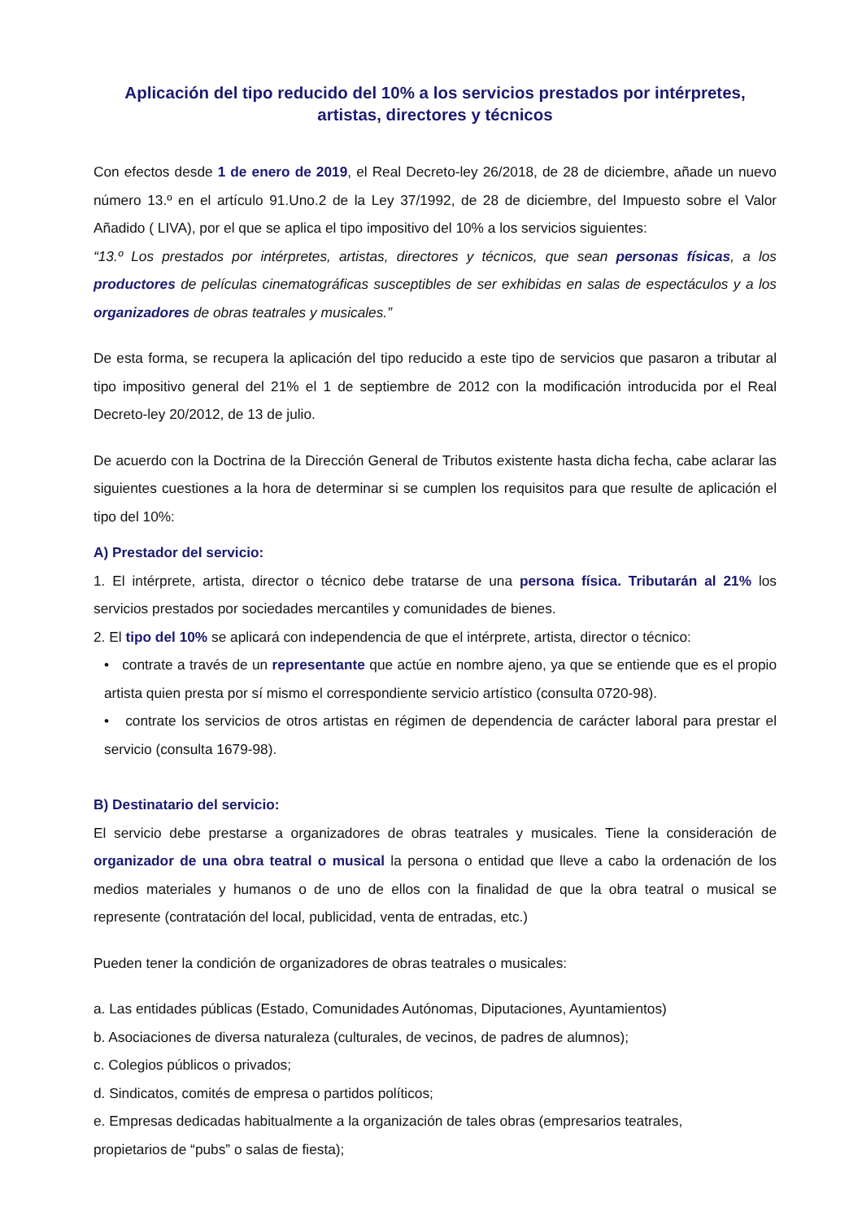Aplicación del tipo reducido del 10% a los servicios prestados por intérpretes, artistas, directores y técnicos
Con efectos desde 1 de enero de 2019, el Real Decreto-ley 26/2018, de 28 de diciembre, añade un nuevo número 13.º en el artículo 91.Uno.2 de la Ley 37/1992, de 28 de diciembre, del Impuesto sobre el Valor Añadido ( LIVA), por el que se aplica el tipo impositivo del 10% a los servicios siguientes:
“13.º Los prestados por intérpretes, artistas, directores y técnicos, que sean personas físicas, a los productores de películas cinematográficas susceptibles de ser exhibidas en salas de espectáculos y a los organizadores de obras teatrales y musicales.”
De esta forma, se recupera la aplicación del tipo reducido a este tipo de servicios que pasaron a tributar al tipo impositivo general del 21% el 1 de septiembre de 2012 con la modificación introducida por el Real Decreto-ley 20/2012, de 13 de julio.
De acuerdo con la Doctrina de la Dirección General de Tributos existente hasta dicha fecha, cabe aclarar las siguientes cuestiones a la hora de determinar si se cumplen los requisitos para que resulte de aplicación el tipo del 10%:
A) Prestador del servicio:
1. El intérprete, artista, director o técnico debe tratarse de una persona física. Tributarán al 21% los servicios prestados por sociedades mercantiles y comunidades de bienes.
2. El tipo del 10% se aplicará con independencia de que el intérprete, artista, director o técnico:
• contrate a través de un representante que actúe en nombre ajeno, ya que se entiende que es el propio artista quien presta por sí mismo el correspondiente servicio artístico (consulta 0720-98).
• contrate los servicios de otros artistas en régimen de dependencia de carácter laboral para prestar el servicio (consulta 1679-98).
B) Destinatario del servicio:
El servicio debe prestarse a organizadores de obras teatrales y musicales. Tiene la consideración de organizador de una obra teatral o musical la persona o entidad que lleve a cabo la ordenación de los medios materiales y humanos o de uno de ellos con la finalidad de que la obra teatral o musical se represente (contratación del local, publicidad, venta de entradas, etc.)
Pueden tener la condición de organizadores de obras teatrales o musicales:
a. Las entidades públicas (Estado, Comunidades Autónomas, Diputaciones, Ayuntamientos)
b. Asociaciones de diversa naturaleza (culturales, de vecinos, de padres de alumnos);
c. Colegios públicos o privados;
d. Sindicatos, comités de empresa o partidos políticos;
e. Empresas dedicadas habitualmente a la organización de tales obras (empresarios teatrales,
propietarios de “pubs” o salas de fiesta);